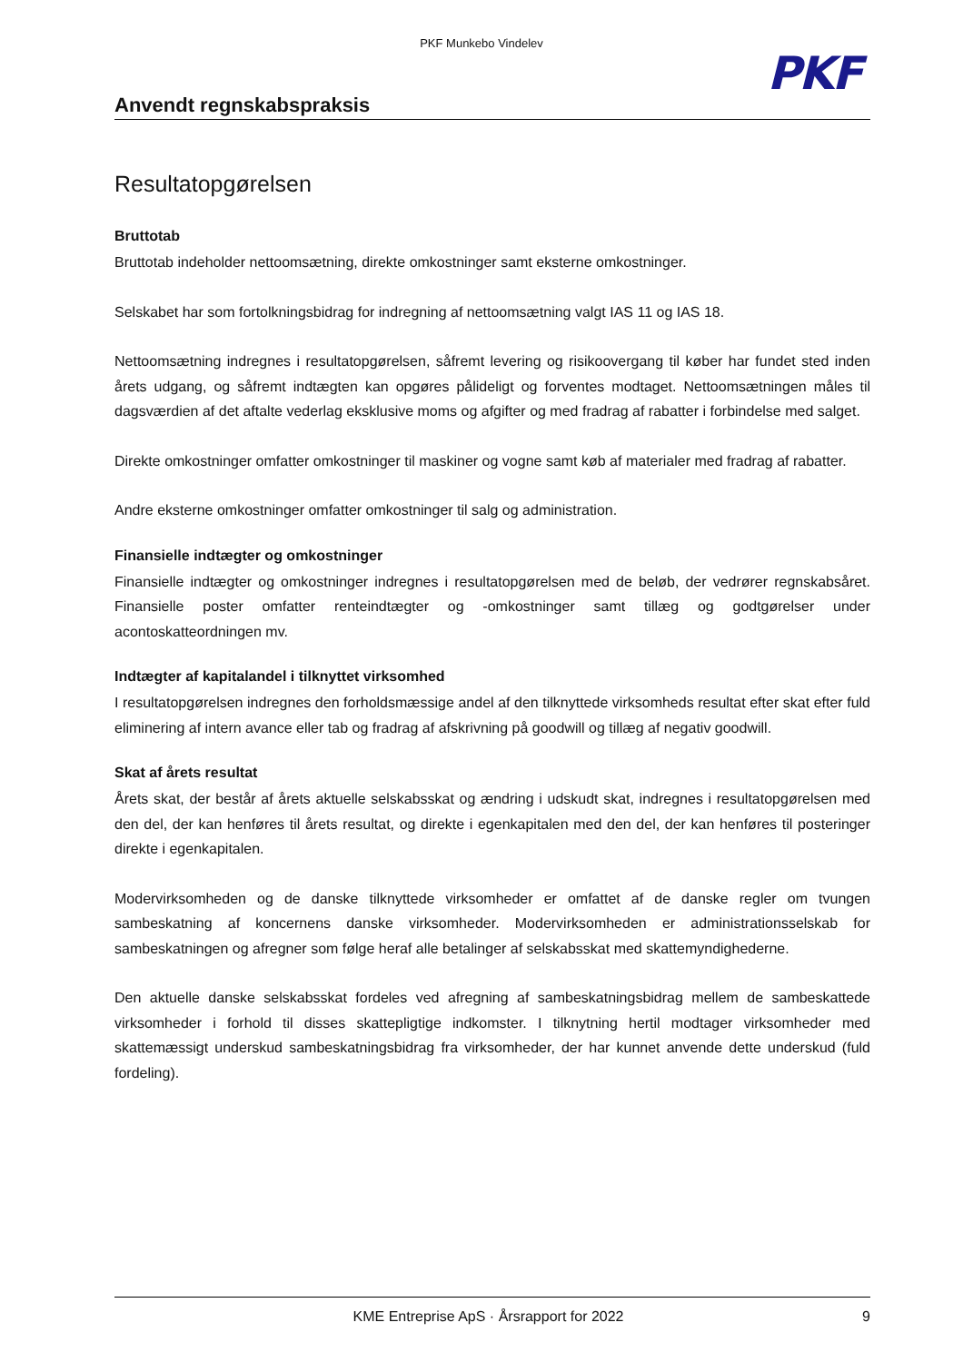PKF Munkebo Vindelev
PKF
Anvendt regnskabspraksis
Resultatopgørelsen
Bruttotab
Bruttotab indeholder nettoomsætning, direkte omkostninger samt eksterne omkostninger.
Selskabet har som fortolkningsbidrag for indregning af nettoomsætning valgt IAS 11 og IAS 18.
Nettoomsætning indregnes i resultatopgørelsen, såfremt levering og risikoovergang til køber har fundet sted inden årets udgang, og såfremt indtægten kan opgøres pålideligt og forventes modtaget. Nettoomsætningen måles til dagsværdien af det aftalte vederlag eksklusive moms og afgifter og med fradrag af rabatter i forbindelse med salget.
Direkte omkostninger omfatter omkostninger til maskiner og vogne samt køb af materialer med fradrag af rabatter.
Andre eksterne omkostninger omfatter omkostninger til salg og administration.
Finansielle indtægter og omkostninger
Finansielle indtægter og omkostninger indregnes i resultatopgørelsen med de beløb, der vedrører regnskabsåret. Finansielle poster omfatter renteindtægter og -omkostninger samt tillæg og godtgørelser under acontoskatteordningen mv.
Indtægter af kapitalandel i tilknyttet virksomhed
I resultatopgørelsen indregnes den forholdsmæssige andel af den tilknyttede virksomheds resultat efter skat efter fuld eliminering af intern avance eller tab og fradrag af afskrivning på goodwill og tillæg af negativ goodwill.
Skat af årets resultat
Årets skat, der består af årets aktuelle selskabsskat og ændring i udskudt skat, indregnes i resultatopgørelsen med den del, der kan henføres til årets resultat, og direkte i egenkapitalen med den del, der kan henføres til posteringer direkte i egenkapitalen.
Modervirksomheden og de danske tilknyttede virksomheder er omfattet af de danske regler om tvungen sambeskatning af koncernens danske virksomheder. Modervirksomheden er administrationsselskab for sambeskatningen og afregner som følge heraf alle betalinger af selskabsskat med skattemyndighederne.
Den aktuelle danske selskabsskat fordeles ved afregning af sambeskatningsbidrag mellem de sambeskattede virksomheder i forhold til disses skattepligtige indkomster. I tilknytning hertil modtager virksomheder med skattemæssigt underskud sambeskatningsbidrag fra virksomheder, der har kunnet anvende dette underskud (fuld fordeling).
KME Entreprise ApS · Årsrapport for 2022 9